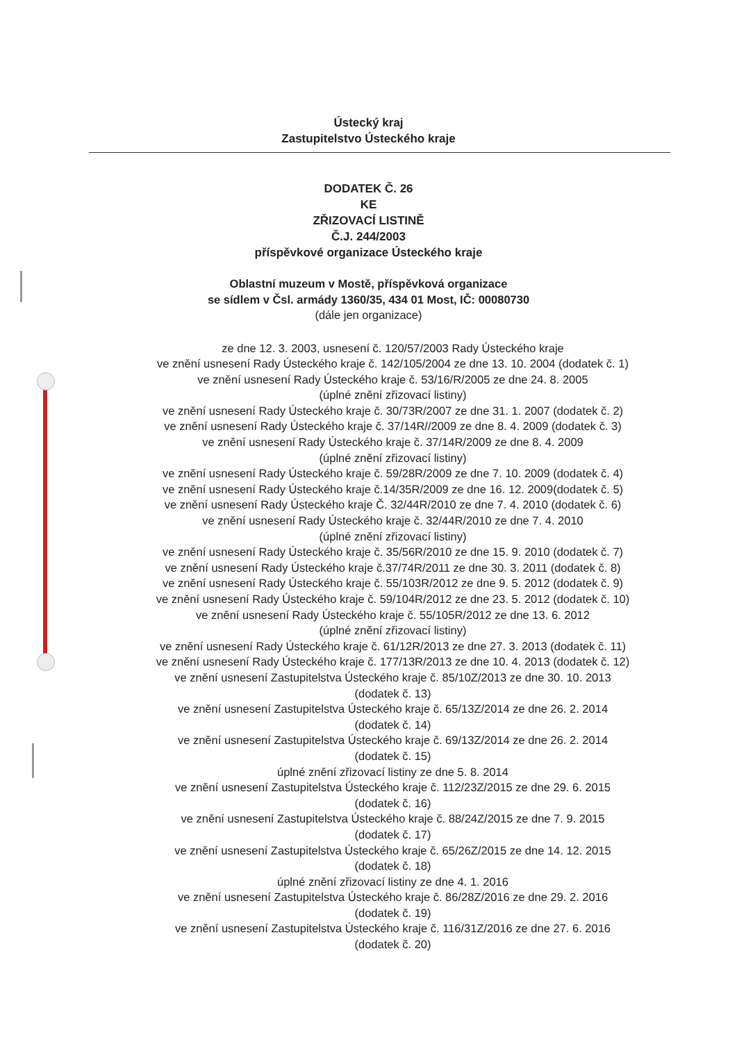Ústecký kraj
Zastupitelstvo Ústeckého kraje
DODATEK Č. 26
KE
ZŘIZOVACÍ LISTINĚ
Č.J. 244/2003
příspěvkové organizace Ústeckého kraje
Oblastní muzeum v Mostě, příspěvková organizace
se sídlem v Čsl. armády 1360/35, 434 01 Most, IČ: 00080730
(dále jen organizace)
ze dne 12. 3. 2003, usnesení č. 120/57/2003 Rady Ústeckého kraje
ve znění usnesení Rady Ústeckého kraje č. 142/105/2004 ze dne 13. 10. 2004 (dodatek č. 1)
ve znění usnesení Rady Ústeckého kraje č. 53/16/R/2005 ze dne 24. 8. 2005
(úplné znění zřizovací listiny)
ve znění usnesení Rady Ústeckého kraje č. 30/73R/2007 ze dne 31. 1. 2007 (dodatek č. 2)
ve znění usnesení Rady Ústeckého kraje č. 37/14R//2009 ze dne 8. 4. 2009 (dodatek č. 3)
ve znění usnesení Rady Ústeckého kraje č. 37/14R/2009 ze dne 8. 4. 2009
(úplné znění zřizovací listiny)
ve znění usnesení Rady Ústeckého kraje č. 59/28R/2009 ze dne 7. 10. 2009 (dodatek č. 4)
ve znění usnesení Rady Ústeckého kraje č.14/35R/2009 ze dne 16. 12. 2009(dodatek č. 5)
ve znění usnesení Rady Ústeckého kraje Č. 32/44R/2010 ze dne 7. 4. 2010 (dodatek č. 6)
ve znění usnesení Rady Ústeckého kraje č. 32/44R/2010 ze dne 7. 4. 2010
(úplné znění zřizovací listiny)
ve znění usnesení Rady Ústeckého kraje č. 35/56R/2010 ze dne 15. 9. 2010 (dodatek č. 7)
ve znění usnesení Rady Ústeckého kraje č.37/74R/2011 ze dne 30. 3. 2011 (dodatek č. 8)
ve znění usnesení Rady Ústeckého kraje č. 55/103R/2012 ze dne 9. 5. 2012 (dodatek č. 9)
ve znění usnesení Rady Ústeckého kraje č. 59/104R/2012 ze dne 23. 5. 2012 (dodatek č. 10)
ve znění usnesení Rady Ústeckého kraje č. 55/105R/2012 ze dne 13. 6. 2012
(úplné znění zřizovací listiny)
ve znění usnesení Rady Ústeckého kraje č. 61/12R/2013 ze dne 27. 3. 2013 (dodatek č. 11)
ve znění usnesení Rady Ústeckého kraje č. 177/13R/2013 ze dne 10. 4. 2013 (dodatek č. 12)
ve znění usnesení Zastupitelstva Ústeckého kraje č. 85/10Z/2013 ze dne 30. 10. 2013
(dodatek č. 13)
ve znění usnesení Zastupitelstva Ústeckého kraje č. 65/13Z/2014 ze dne 26. 2. 2014
(dodatek č. 14)
ve znění usnesení Zastupitelstva Ústeckého kraje č. 69/13Z/2014 ze dne 26. 2. 2014
(dodatek č. 15)
úplné znění zřizovací listiny ze dne 5. 8. 2014
ve znění usnesení Zastupitelstva Ústeckého kraje č. 112/23Z/2015 ze dne 29. 6. 2015
(dodatek č. 16)
ve znění usnesení Zastupitelstva Ústeckého kraje č. 88/24Z/2015 ze dne 7. 9. 2015
(dodatek č. 17)
ve znění usnesení Zastupitelstva Ústeckého kraje č. 65/26Z/2015 ze dne 14. 12. 2015
(dodatek č. 18)
úplné znění zřizovací listiny ze dne 4. 1. 2016
ve znění usnesení Zastupitelstva Ústeckého kraje č. 86/28Z/2016 ze dne 29. 2. 2016
(dodatek č. 19)
ve znění usnesení Zastupitelstva Ústeckého kraje č. 116/31Z/2016 ze dne 27. 6. 2016
(dodatek č. 20)